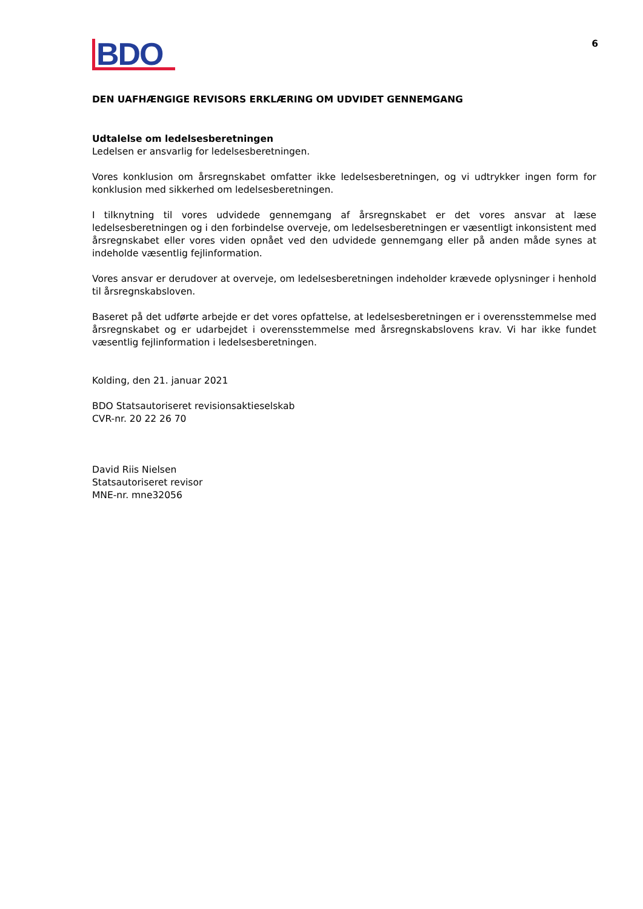BDO
DEN UAFHÆNGIGE REVISORS ERKLÆRING OM UDVIDET GENNEMGANG
Udtalelse om ledelsesberetningen
Ledelsen er ansvarlig for ledelsesberetningen.
Vores konklusion om årsregnskabet omfatter ikke ledelsesberetningen, og vi udtrykker ingen form for konklusion med sikkerhed om ledelsesberetningen.
I tilknytning til vores udvidede gennemgang af årsregnskabet er det vores ansvar at læse ledelsesberetningen og i den forbindelse overveje, om ledelsesberetningen er væsentligt inkonsistent med årsregnskabet eller vores viden opnået ved den udvidede gennemgang eller på anden måde synes at indeholde væsentlig fejlinformation.
Vores ansvar er derudover at overveje, om ledelsesberetningen indeholder krævede oplysninger i henhold til årsregnskabsloven.
Baseret på det udførte arbejde er det vores opfattelse, at ledelsesberetningen er i overensstemmelse med årsregnskabet og er udarbejdet i overensstemmelse med årsregnskabslovens krav. Vi har ikke fundet væsentlig fejlinformation i ledelsesberetningen.
Kolding, den 21. januar 2021
BDO Statsautoriseret revisionsaktieselskab
CVR-nr. 20 22 26 70
David Riis Nielsen
Statsautoriseret revisor
MNE-nr. mne32056
6